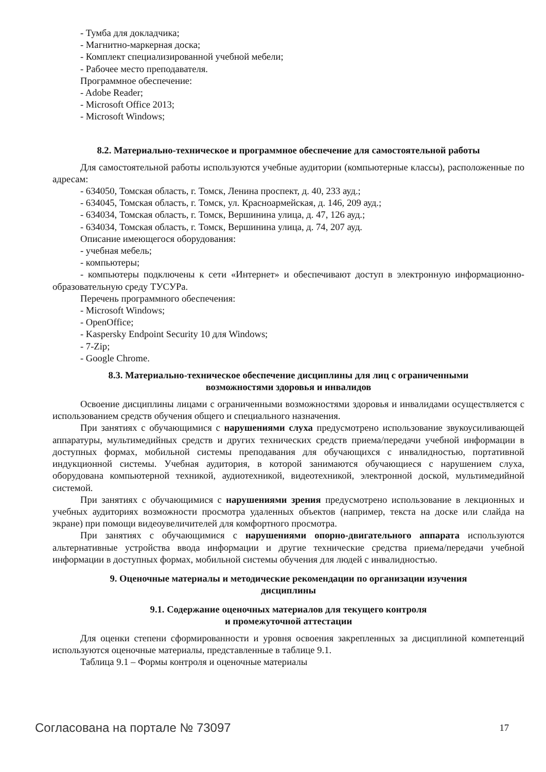- Тумба для докладчика;
- Магнитно-маркерная доска;
- Комплект специализированной учебной мебели;
- Рабочее место преподавателя.
Программное обеспечение:
- Adobe Reader;
- Microsoft Office 2013;
- Microsoft Windows;
8.2. Материально-техническое и программное обеспечение для самостоятельной работы
Для самостоятельной работы используются учебные аудитории (компьютерные классы), расположенные по адресам:
- 634050, Томская область, г. Томск, Ленина проспект, д. 40, 233 ауд.;
- 634045, Томская область, г. Томск, ул. Красноармейская, д. 146, 209 ауд.;
- 634034, Томская область, г. Томск, Вершинина улица, д. 47, 126 ауд.;
- 634034, Томская область, г. Томск, Вершинина улица, д. 74, 207 ауд.
Описание имеющегося оборудования:
- учебная мебель;
- компьютеры;
- компьютеры подключены к сети «Интернет» и обеспечивают доступ в электронную информационно-образовательную среду ТУСУРа.
Перечень программного обеспечения:
- Microsoft Windows;
- OpenOffice;
- Kaspersky Endpoint Security 10 для Windows;
- 7-Zip;
- Google Chrome.
8.3. Материально-техническое обеспечение дисциплины для лиц с ограниченными
возможностями здоровья и инвалидов
Освоение дисциплины лицами с ограниченными возможностями здоровья и инвалидами осуществляется с использованием средств обучения общего и специального назначения.
При занятиях с обучающимися с нарушениями слуха предусмотрено использование звукоусиливающей аппаратуры, мультимедийных средств и других технических средств приема/передачи учебной информации в доступных формах, мобильной системы преподавания для обучающихся с инвалидностью, портативной индукционной системы. Учебная аудитория, в которой занимаются обучающиеся с нарушением слуха, оборудована компьютерной техникой, аудиотехникой, видеотехникой, электронной доской, мультимедийной системой.
При занятиях с обучающимися с нарушениями зрения предусмотрено использование в лекционных и учебных аудиториях возможности просмотра удаленных объектов (например, текста на доске или слайда на экране) при помощи видеоувеличителей для комфортного просмотра.
При занятиях с обучающимися с нарушениями опорно-двигательного аппарата используются альтернативные устройства ввода информации и другие технические средства приема/передачи учебной информации в доступных формах, мобильной системы обучения для людей с инвалидностью.
9. Оценочные материалы и методические рекомендации по организации изучения
дисциплины
9.1. Содержание оценочных материалов для текущего контроля
и промежуточной аттестации
Для оценки степени сформированности и уровня освоения закрепленных за дисциплиной компетенций используются оценочные материалы, представленные в таблице 9.1.
Таблица 9.1 – Формы контроля и оценочные материалы
Согласована на портале № 73097 17